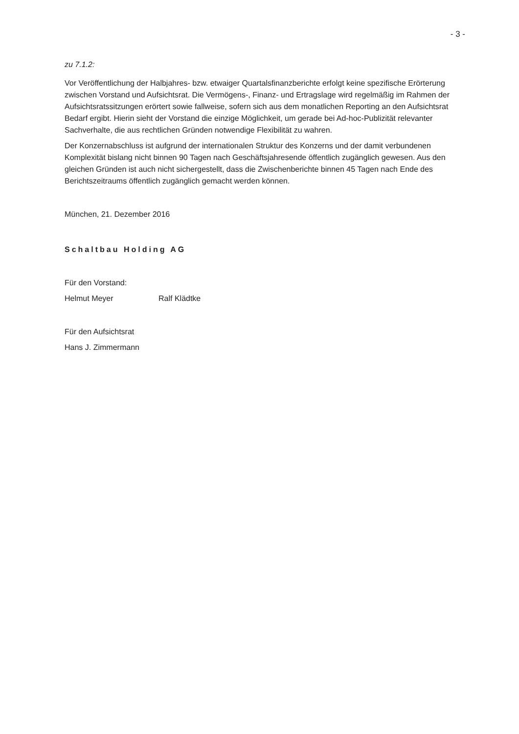- 3 -
zu 7.1.2:
Vor Veröffentlichung der Halbjahres- bzw. etwaiger Quartalsfinanzberichte erfolgt keine spezifische Erörterung zwischen Vorstand und Aufsichtsrat. Die Vermögens-, Finanz- und Ertragslage wird regelmäßig im Rahmen der Aufsichtsratssitzungen erörtert sowie fallweise, sofern sich aus dem monatlichen Reporting an den Aufsichtsrat Bedarf ergibt. Hierin sieht der Vorstand die einzige Möglichkeit, um gerade bei Ad-hoc-Publizität relevanter Sachverhalte, die aus rechtlichen Gründen notwendige Flexibilität zu wahren.
Der Konzernabschluss ist aufgrund der internationalen Struktur des Konzerns und der damit verbundenen Komplexität bislang nicht binnen 90 Tagen nach Geschäftsjahresende öffentlich zugänglich gewesen. Aus den gleichen Gründen ist auch nicht sichergestellt, dass die Zwischenberichte binnen 45 Tagen nach Ende des Berichtszeitraums öffentlich zugänglich gemacht werden können.
München, 21. Dezember 2016
Schaltbau Holding AG
Für den Vorstand:
Helmut Meyer Ralf Klädtke
Für den Aufsichtsrat
Hans J. Zimmermann